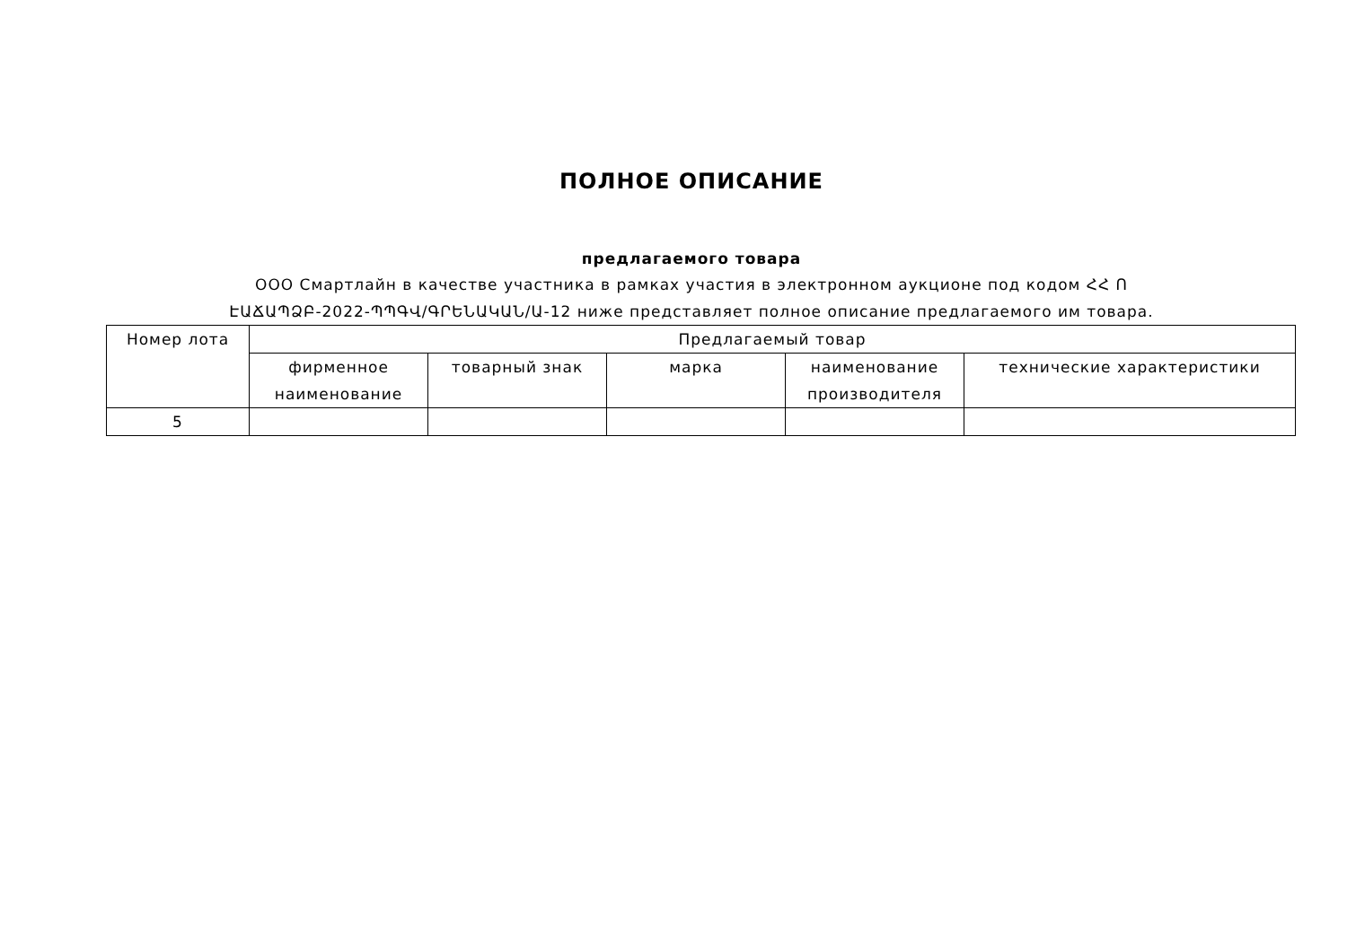ПОЛНОЕ ОПИСАНИЕ
предлагаемого товара
ООО Смартлайн в качестве участника в рамках участия в электронном аукционе под кодом ՀՀ Ո
ԷԱՃԱՊՁԲ-2022-ՊՊԳՎ/ԳՐԵՆԱԿԱՆ/Ա-12 ниже представляет полное описание предлагаемого им товара.
| Номер лота | Предлагаемый товар | | | | |
| --- | --- | --- | --- | --- | --- |
| | фирменное наименование | товарный знак | марка | наименование производителя | технические характеристики |
| 5 | | | | | |